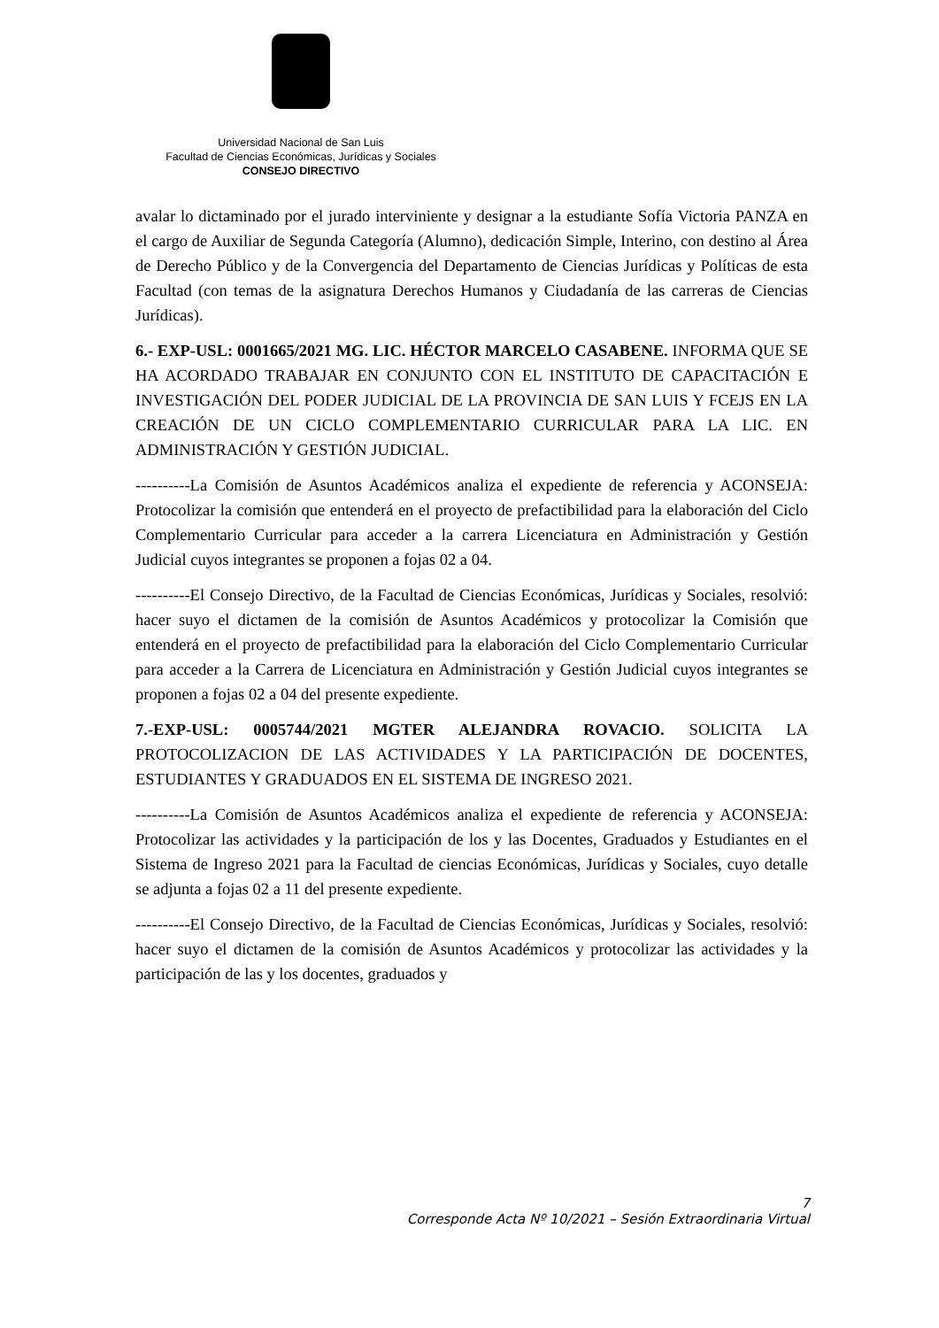Universidad Nacional de San Luis
Facultad de Ciencias Económicas, Jurídicas y Sociales
CONSEJO DIRECTIVO
avalar lo dictaminado por el jurado interviniente y designar a la estudiante Sofía Victoria PANZA en el cargo de Auxiliar de Segunda Categoría (Alumno), dedicación Simple, Interino, con destino al Área de Derecho Público y de la Convergencia del Departamento de Ciencias Jurídicas y Políticas de esta Facultad (con temas de la asignatura Derechos Humanos y Ciudadanía de las carreras de Ciencias Jurídicas).
6.- EXP-USL: 0001665/2021 MG. LIC. HÉCTOR MARCELO CASABENE. INFORMA QUE SE HA ACORDADO TRABAJAR EN CONJUNTO CON EL INSTITUTO DE CAPACITACIÓN E INVESTIGACIÓN DEL PODER JUDICIAL DE LA PROVINCIA DE SAN LUIS Y FCEJS EN LA CREACIÓN DE UN CICLO COMPLEMENTARIO CURRICULAR PARA LA LIC. EN ADMINISTRACIÓN Y GESTIÓN JUDICIAL.
----------La Comisión de Asuntos Académicos analiza el expediente de referencia y ACONSEJA: Protocolizar la comisión que entenderá en el proyecto de prefactibilidad para la elaboración del Ciclo Complementario Curricular para acceder a la carrera Licenciatura en Administración y Gestión Judicial cuyos integrantes se proponen a fojas 02 a 04.
----------El Consejo Directivo, de la Facultad de Ciencias Económicas, Jurídicas y Sociales, resolvió: hacer suyo el dictamen de la comisión de Asuntos Académicos y protocolizar la Comisión que entenderá en el proyecto de prefactibilidad para la elaboración del Ciclo Complementario Curricular para acceder a la Carrera de Licenciatura en Administración y Gestión Judicial cuyos integrantes se proponen a fojas 02 a 04 del presente expediente.
7.-EXP-USL: 0005744/2021 MGTER ALEJANDRA ROVACIO. SOLICITA LA PROTOCOLIZACION DE LAS ACTIVIDADES Y LA PARTICIPACIÓN DE DOCENTES, ESTUDIANTES Y GRADUADOS EN EL SISTEMA DE INGRESO 2021.
----------La Comisión de Asuntos Académicos analiza el expediente de referencia y ACONSEJA: Protocolizar las actividades y la participación de los y las Docentes, Graduados y Estudiantes en el Sistema de Ingreso 2021 para la Facultad de ciencias Económicas, Jurídicas y Sociales, cuyo detalle se adjunta a fojas 02 a 11 del presente expediente.
----------El Consejo Directivo, de la Facultad de Ciencias Económicas, Jurídicas y Sociales, resolvió: hacer suyo el dictamen de la comisión de Asuntos Académicos y protocolizar las actividades y la participación de las y los docentes, graduados y
7
Corresponde Acta Nº 10/2021 – Sesión Extraordinaria Virtual